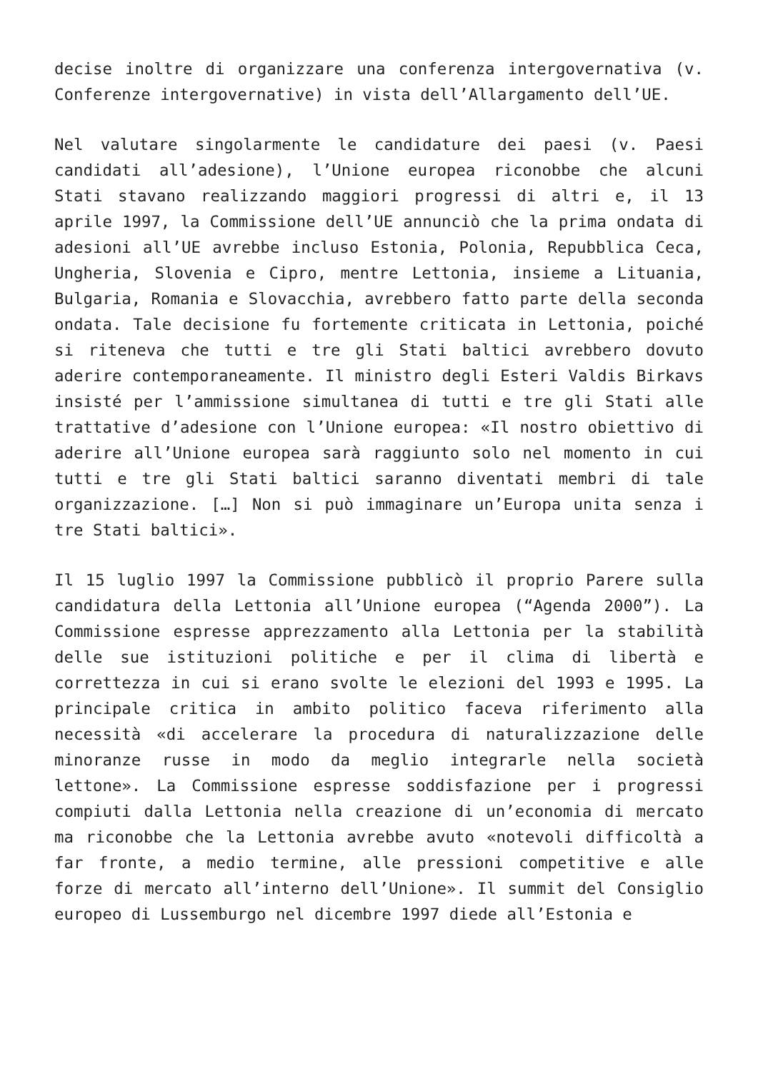decise inoltre di organizzare una conferenza intergovernativa (v. Conferenze intergovernative) in vista dell’Allargamento dell’UE.
Nel valutare singolarmente le candidature dei paesi (v. Paesi candidati all’adesione), l’Unione europea riconobbe che alcuni Stati stavano realizzando maggiori progressi di altri e, il 13 aprile 1997, la Commissione dell’UE annunciò che la prima ondata di adesioni all’UE avrebbe incluso Estonia, Polonia, Repubblica Ceca, Ungheria, Slovenia e Cipro, mentre Lettonia, insieme a Lituania, Bulgaria, Romania e Slovacchia, avrebbero fatto parte della seconda ondata. Tale decisione fu fortemente criticata in Lettonia, poiché si riteneva che tutti e tre gli Stati baltici avrebbero dovuto aderire contemporaneamente. Il ministro degli Esteri Valdis Birkavs insisté per l’ammissione simultanea di tutti e tre gli Stati alle trattative d’adesione con l’Unione europea: «Il nostro obiettivo di aderire all’Unione europea sarà raggiunto solo nel momento in cui tutti e tre gli Stati baltici saranno diventati membri di tale organizzazione. […] Non si può immaginare un’Europa unita senza i tre Stati baltici».
Il 15 luglio 1997 la Commissione pubblicò il proprio Parere sulla candidatura della Lettonia all’Unione europea (“Agenda 2000”). La Commissione espresse apprezzamento alla Lettonia per la stabilità delle sue istituzioni politiche e per il clima di libertà e correttezza in cui si erano svolte le elezioni del 1993 e 1995. La principale critica in ambito politico faceva riferimento alla necessità «di accelerare la procedura di naturalizzazione delle minoranze russe in modo da meglio integrarle nella società lettone». La Commissione espresse soddisfazione per i progressi compiuti dalla Lettonia nella creazione di un’economia di mercato ma riconobbe che la Lettonia avrebbe avuto «notevoli difficoltà a far fronte, a medio termine, alle pressioni competitive e alle forze di mercato all’interno dell’Unione». Il summit del Consiglio europeo di Lussemburgo nel dicembre 1997 diede all’Estonia e